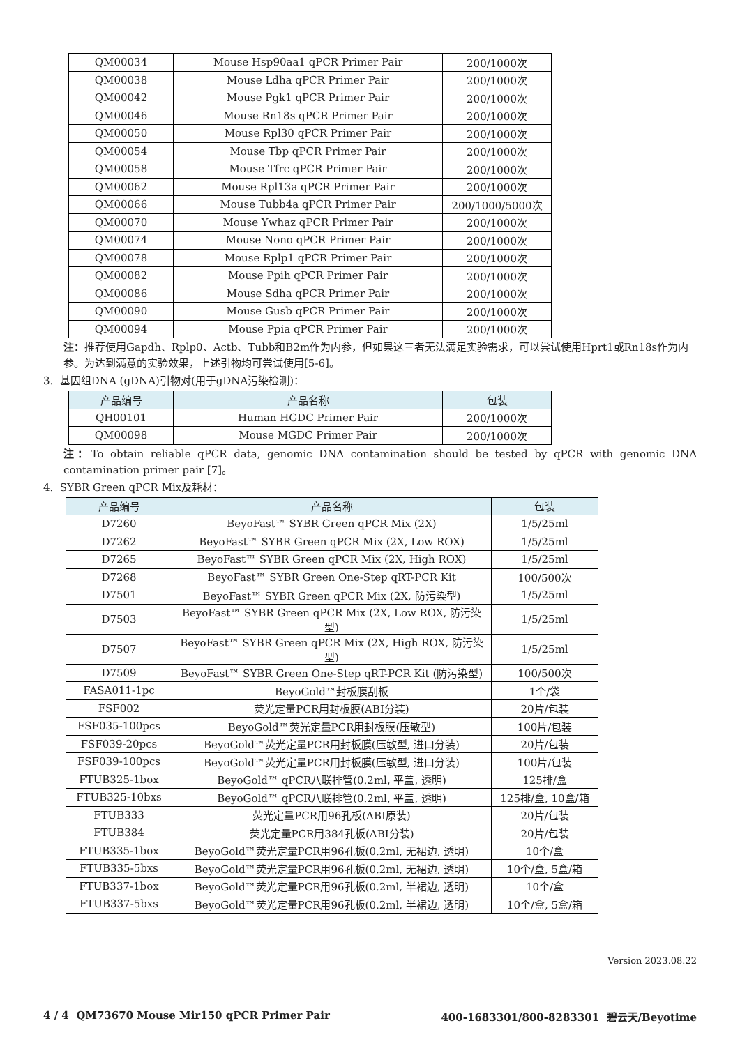| QM00034 | Mouse Hsp90aa1 qPCR Primer Pair | 200/1000次 |
| QM00038 | Mouse Ldha qPCR Primer Pair | 200/1000次 |
| QM00042 | Mouse Pgk1 qPCR Primer Pair | 200/1000次 |
| QM00046 | Mouse Rn18s qPCR Primer Pair | 200/1000次 |
| QM00050 | Mouse Rpl30 qPCR Primer Pair | 200/1000次 |
| QM00054 | Mouse Tbp qPCR Primer Pair | 200/1000次 |
| QM00058 | Mouse Tfrc qPCR Primer Pair | 200/1000次 |
| QM00062 | Mouse Rpl13a qPCR Primer Pair | 200/1000次 |
| QM00066 | Mouse Tubb4a qPCR Primer Pair | 200/1000/5000次 |
| QM00070 | Mouse Ywhaz qPCR Primer Pair | 200/1000次 |
| QM00074 | Mouse Nono qPCR Primer Pair | 200/1000次 |
| QM00078 | Mouse Rplp1 qPCR Primer Pair | 200/1000次 |
| QM00082 | Mouse Ppih qPCR Primer Pair | 200/1000次 |
| QM00086 | Mouse Sdha qPCR Primer Pair | 200/1000次 |
| QM00090 | Mouse Gusb qPCR Primer Pair | 200/1000次 |
| QM00094 | Mouse Ppia qPCR Primer Pair | 200/1000次 |
注：推荐使用Gapdh、Rplp0、Actb、Tubb和B2m作为内参，但如果这三者无法满足实验需求，可以尝试使用Hprt1或Rn18s作为内参。为达到满意的实验效果，上述引物均可尝试使用[5-6]。
3. 基因组DNA (gDNA)引物对(用于gDNA污染检测)：
| 产品编号 | 产品名称 | 包装 |
| --- | --- | --- |
| QH00101 | Human HGDC Primer Pair | 200/1000次 |
| QM00098 | Mouse MGDC Primer Pair | 200/1000次 |
注：To obtain reliable qPCR data, genomic DNA contamination should be tested by qPCR with genomic DNA contamination primer pair [7]。
4. SYBR Green qPCR Mix及耗材：
| 产品编号 | 产品名称 | 包装 |
| --- | --- | --- |
| D7260 | BeyoFast™ SYBR Green qPCR Mix (2X) | 1/5/25ml |
| D7262 | BeyoFast™ SYBR Green qPCR Mix (2X, Low ROX) | 1/5/25ml |
| D7265 | BeyoFast™ SYBR Green qPCR Mix (2X, High ROX) | 1/5/25ml |
| D7268 | BeyoFast™ SYBR Green One-Step qRT-PCR Kit | 100/500次 |
| D7501 | BeyoFast™ SYBR Green qPCR Mix (2X, 防污染型) | 1/5/25ml |
| D7503 | BeyoFast™ SYBR Green qPCR Mix (2X, Low ROX, 防污染型) | 1/5/25ml |
| D7507 | BeyoFast™ SYBR Green qPCR Mix (2X, High ROX, 防污染型) | 1/5/25ml |
| D7509 | BeyoFast™ SYBR Green One-Step qRT-PCR Kit (防污染型) | 100/500次 |
| FASA011-1pc | BeyoGold™封板膜刮板 | 1个/袋 |
| FSF002 | 荧光定量PCR用封板膜(ABI分装) | 20片/包装 |
| FSF035-100pcs | BeyoGold™荧光定量PCR用封板膜(压敏型) | 100片/包装 |
| FSF039-20pcs | BeyoGold™荧光定量PCR用封板膜(压敏型, 进口分装) | 20片/包装 |
| FSF039-100pcs | BeyoGold™荧光定量PCR用封板膜(压敏型, 进口分装) | 100片/包装 |
| FTUB325-1box | BeyoGold™ qPCR八联排管(0.2ml, 平盖, 透明) | 125排/盒 |
| FTUB325-10bxs | BeyoGold™ qPCR八联排管(0.2ml, 平盖, 透明) | 125排/盒, 10盒/箱 |
| FTUB333 | 荧光定量PCR用96孔板(ABI原装) | 20片/包装 |
| FTUB384 | 荧光定量PCR用384孔板(ABI分装) | 20片/包装 |
| FTUB335-1box | BeyoGold™荧光定量PCR用96孔板(0.2ml, 无裙边, 透明) | 10个/盒 |
| FTUB335-5bxs | BeyoGold™荧光定量PCR用96孔板(0.2ml, 无裙边, 透明) | 10个/盒, 5盒/箱 |
| FTUB337-1box | BeyoGold™荧光定量PCR用96孔板(0.2ml, 半裙边, 透明) | 10个/盒 |
| FTUB337-5bxs | BeyoGold™荧光定量PCR用96孔板(0.2ml, 半裙边, 透明) | 10个/盒, 5盒/箱 |
Version 2023.08.22
4 / 4 QM73670 Mouse Mir150 qPCR Primer Pair 400-1683301/800-8283301 碧云天/Beyotime